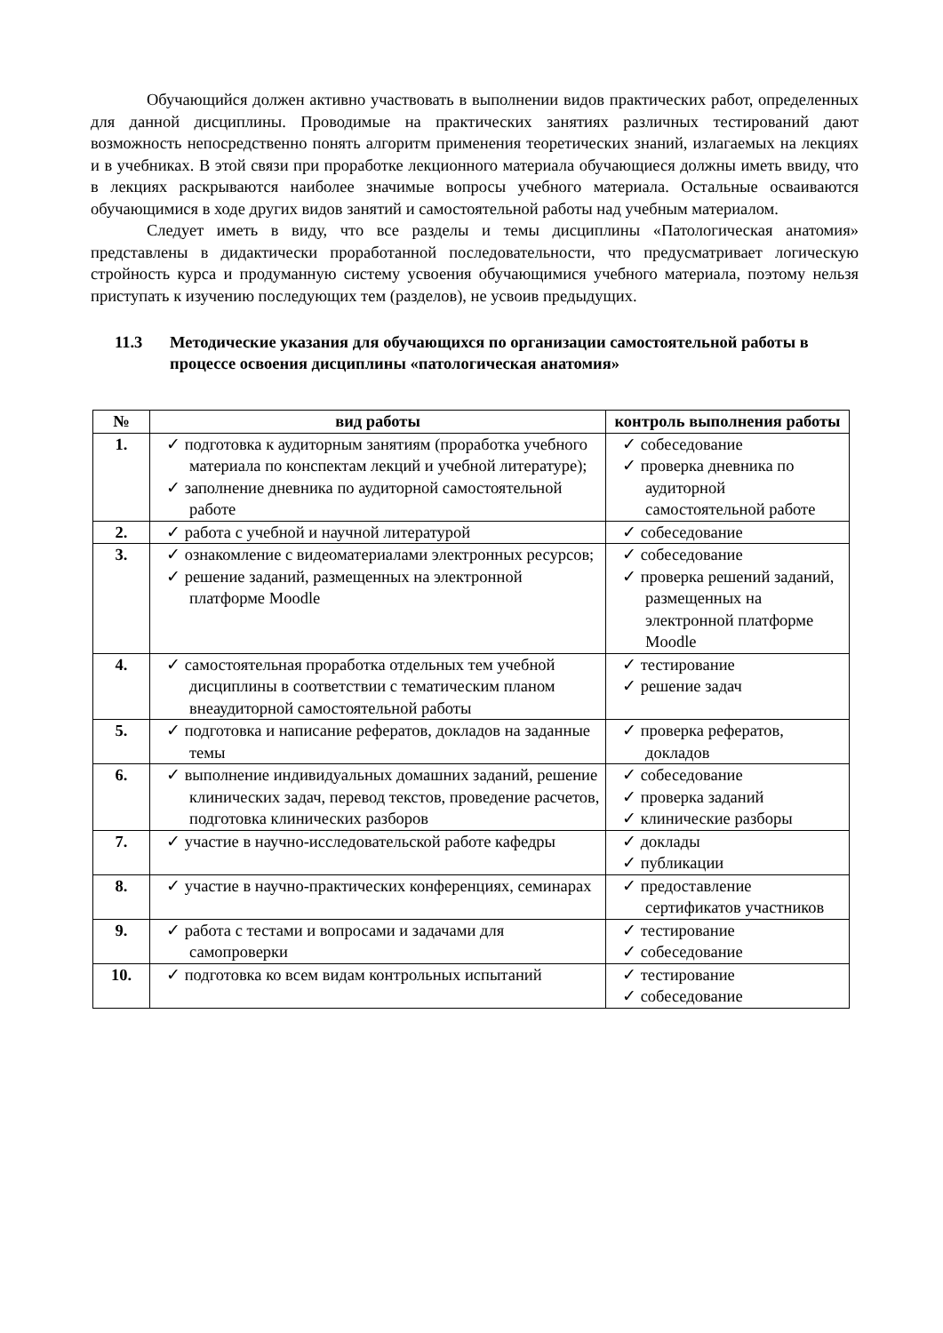Обучающийся должен активно участвовать в выполнении видов практических работ, определенных для данной дисциплины. Проводимые на практических занятиях различных тестирований дают возможность непосредственно понять алгоритм применения теоретических знаний, излагаемых на лекциях и в учебниках. В этой связи при проработке лекционного материала обучающиеся должны иметь ввиду, что в лекциях раскрываются наиболее значимые вопросы учебного материала. Остальные осваиваются обучающимися в ходе других видов занятий и самостоятельной работы над учебным материалом.
Следует иметь в виду, что все разделы и темы дисциплины «Патологическая анатомия» представлены в дидактически проработанной последовательности, что предусматривает логическую стройность курса и продуманную систему усвоения обучающимися учебного материала, поэтому нельзя приступать к изучению последующих тем (разделов), не усвоив предыдущих.
11.3 Методические указания для обучающихся по организации самостоятельной работы в процессе освоения дисциплины «патологическая анатомия»
| № | вид работы | контроль выполнения работы |
| --- | --- | --- |
| 1. | ✓ подготовка к аудиторным занятиям (проработка учебного материала по конспектам лекций и учебной литературе); ✓ заполнение дневника по аудиторной самостоятельной работе | ✓ собеседование ✓ проверка дневника по аудиторной самостоятельной работе |
| 2. | ✓ работа с учебной и научной литературой | ✓ собеседование |
| 3. | ✓ ознакомление с видеоматериалами электронных ресурсов; ✓ решение заданий, размещенных на электронной платформе Moodle | ✓ собеседование ✓ проверка решений заданий, размещенных на электронной платформе Moodle |
| 4. | ✓ самостоятельная проработка отдельных тем учебной дисциплины в соответствии с тематическим планом внеаудиторной самостоятельной работы | ✓ тестирование ✓ решение задач |
| 5. | ✓ подготовка и написание рефератов, докладов на заданные темы | ✓ проверка рефератов, докладов |
| 6. | ✓ выполнение индивидуальных домашних заданий, решение клинических задач, перевод текстов, проведение расчетов, подготовка клинических разборов | ✓ собеседование ✓ проверка заданий ✓ клинические разборы |
| 7. | ✓ участие в научно-исследовательской работе кафедры | ✓ доклады ✓ публикации |
| 8. | ✓ участие в научно-практических конференциях, семинарах | ✓ предоставление сертификатов участников |
| 9. | ✓ работа с тестами и вопросами и задачами для самопроверки | ✓ тестирование ✓ собеседование |
| 10. | ✓ подготовка ко всем видам контрольных испытаний | ✓ тестирование ✓ собеседование |